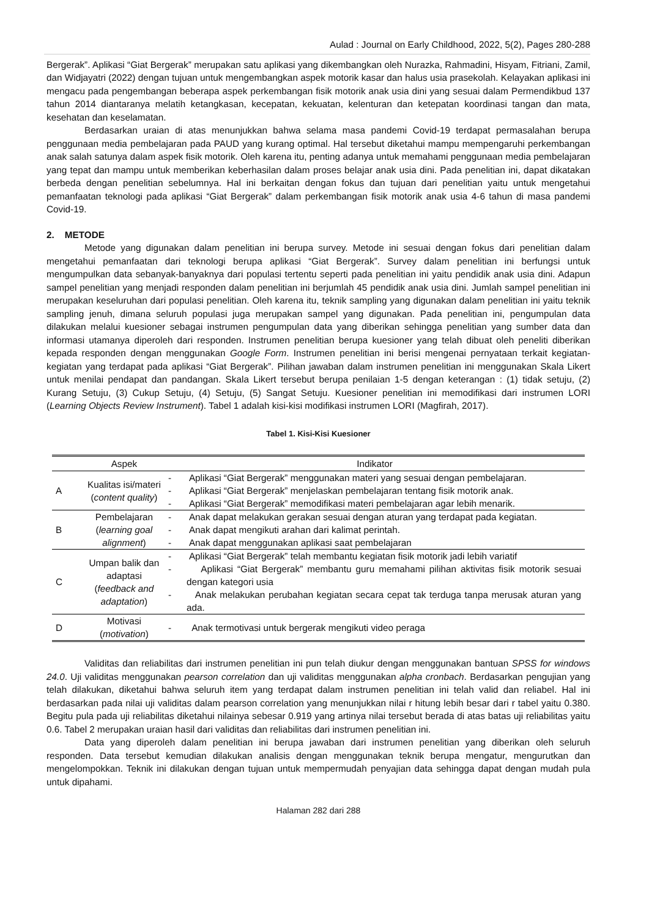Aulad : Journal on Early Childhood, 2022, 5(2), Pages 280-288
Bergerak”. Aplikasi “Giat Bergerak” merupakan satu aplikasi yang dikembangkan oleh Nurazka, Rahmadini, Hisyam, Fitriani, Zamil, dan Widjayatri (2022) dengan tujuan untuk mengembangkan aspek motorik kasar dan halus usia prasekolah. Kelayakan aplikasi ini mengacu pada pengembangan beberapa aspek perkembangan fisik motorik anak usia dini yang sesuai dalam Permendikbud 137 tahun 2014 diantaranya melatih ketangkasan, kecepatan, kekuatan, kelenturan dan ketepatan koordinasi tangan dan mata, kesehatan dan keselamatan.
Berdasarkan uraian di atas menunjukkan bahwa selama masa pandemi Covid-19 terdapat permasalahan berupa penggunaan media pembelajaran pada PAUD yang kurang optimal. Hal tersebut diketahui mampu mempengaruhi perkembangan anak salah satunya dalam aspek fisik motorik. Oleh karena itu, penting adanya untuk memahami penggunaan media pembelajaran yang tepat dan mampu untuk memberikan keberhasilan dalam proses belajar anak usia dini. Pada penelitian ini, dapat dikatakan berbeda dengan penelitian sebelumnya. Hal ini berkaitan dengan fokus dan tujuan dari penelitian yaitu untuk mengetahui pemanfaatan teknologi pada aplikasi “Giat Bergerak” dalam perkembangan fisik motorik anak usia 4-6 tahun di masa pandemi Covid-19.
2. METODE
Metode yang digunakan dalam penelitian ini berupa survey. Metode ini sesuai dengan fokus dari penelitian dalam mengetahui pemanfaatan dari teknologi berupa aplikasi “Giat Bergerak”. Survey dalam penelitian ini berfungsi untuk mengumpulkan data sebanyak-banyaknya dari populasi tertentu seperti pada penelitian ini yaitu pendidik anak usia dini. Adapun sampel penelitian yang menjadi responden dalam penelitian ini berjumlah 45 pendidik anak usia dini. Jumlah sampel penelitian ini merupakan keseluruhan dari populasi penelitian. Oleh karena itu, teknik sampling yang digunakan dalam penelitian ini yaitu teknik sampling jenuh, dimana seluruh populasi juga merupakan sampel yang digunakan. Pada penelitian ini, pengumpulan data dilakukan melalui kuesioner sebagai instrumen pengumpulan data yang diberikan sehingga penelitian yang sumber data dan informasi utamanya diperoleh dari responden. Instrumen penelitian berupa kuesioner yang telah dibuat oleh peneliti diberikan kepada responden dengan menggunakan Google Form. Instrumen penelitian ini berisi mengenai pernyataan terkait kegiatan-kegiatan yang terdapat pada aplikasi “Giat Bergerak”. Pilihan jawaban dalam instrumen penelitian ini menggunakan Skala Likert untuk menilai pendapat dan pandangan. Skala Likert tersebut berupa penilaian 1-5 dengan keterangan : (1) tidak setuju, (2) Kurang Setuju, (3) Cukup Setuju, (4) Setuju, (5) Sangat Setuju. Kuesioner penelitian ini memodifikasi dari instrumen LORI (Learning Objects Review Instrument). Tabel 1 adalah kisi-kisi modifikasi instrumen LORI (Magfirah, 2017).
Tabel 1. Kisi-Kisi Kuesioner
| | Aspek | Indikator |
| --- | --- | --- |
| A | Kualitas isi/materi ( content quality ) | - Aplikasi “Giat Bergerak” menggunakan materi yang sesuai dengan pembelajaran. - Aplikasi “Giat Bergerak” menjelaskan pembelajaran tentang fisik motorik anak. - Aplikasi “Giat Bergerak” memodifikasi materi pembelajaran agar lebih menarik. |
| B | Pembelajaran ( learning goal alignment ) | - Anak dapat melakukan gerakan sesuai dengan aturan yang terdapat pada kegiatan. - Anak dapat mengikuti arahan dari kalimat perintah. - Anak dapat menggunakan aplikasi saat pembelajaran |
| C | Umpan balik dan adaptasi ( feedback and adaptation ) | - Aplikasi “Giat Bergerak” telah membantu kegiatan fisik motorik jadi lebih variatif - Aplikasi “Giat Bergerak” membantu guru memahami pilihan aktivitas fisik motorik sesuai dengan kategori usia - Anak melakukan perubahan kegiatan secara cepat tak terduga tanpa merusak aturan yang ada. |
| D | Motivasi ( motivation ) | - Anak termotivasi untuk bergerak mengikuti video peraga |
Validitas dan reliabilitas dari instrumen penelitian ini pun telah diukur dengan menggunakan bantuan SPSS for windows 24.0. Uji validitas menggunakan pearson correlation dan uji validitas menggunakan alpha cronbach. Berdasarkan pengujian yang telah dilakukan, diketahui bahwa seluruh item yang terdapat dalam instrumen penelitian ini telah valid dan reliabel. Hal ini berdasarkan pada nilai uji validitas dalam pearson correlation yang menunjukkan nilai r hitung lebih besar dari r tabel yaitu 0.380. Begitu pula pada uji reliabilitas diketahui nilainya sebesar 0.919 yang artinya nilai tersebut berada di atas batas uji reliabilitas yaitu 0.6. Tabel 2 merupakan uraian hasil dari validitas dan reliabilitas dari instrumen penelitian ini.
Data yang diperoleh dalam penelitian ini berupa jawaban dari instrumen penelitian yang diberikan oleh seluruh responden. Data tersebut kemudian dilakukan analisis dengan menggunakan teknik berupa mengatur, mengurutkan dan mengelompokkan. Teknik ini dilakukan dengan tujuan untuk mempermudah penyajian data sehingga dapat dengan mudah pula untuk dipahami.
Halaman 282 dari 288